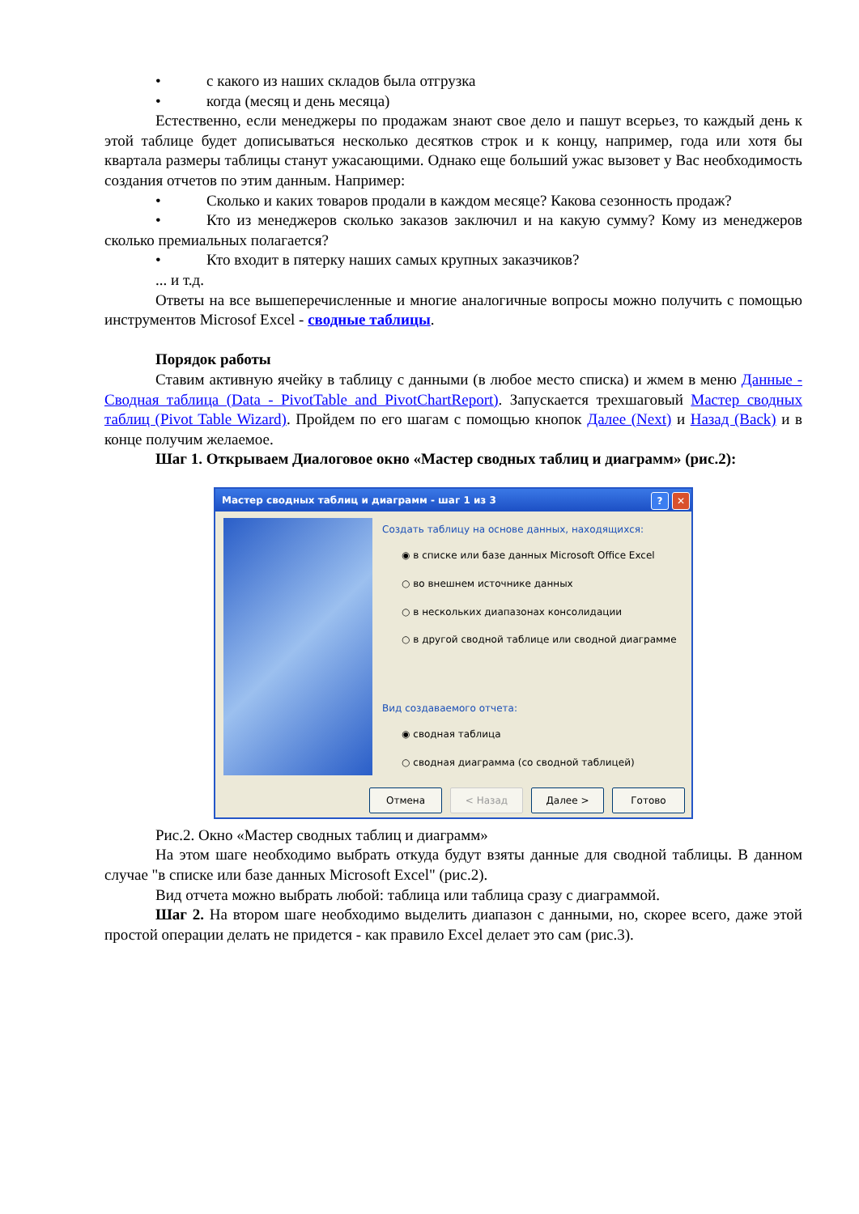• с какого из наших складов была отгрузка
• когда (месяц и день месяца)
Естественно, если менеджеры по продажам знают свое дело и пашут всерьез, то каждый день к этой таблице будет дописываться несколько десятков строк и к концу, например, года или хотя бы квартала размеры таблицы станут ужасающими. Однако еще больший ужас вызовет у Вас необходимость создания отчетов по этим данным. Например:
• Сколько и каких товаров продали в каждом месяце? Какова сезонность продаж?
• Кто из менеджеров сколько заказов заключил и на какую сумму? Кому из менеджеров сколько премиальных полагается?
• Кто входит в пятерку наших самых крупных заказчиков?
... и т.д.
Ответы на все вышеперечисленные и многие аналогичные вопросы можно получить с помощью инструментов Microsof Excel - сводные таблицы.
Порядок работы
Ставим активную ячейку в таблицу с данными (в любое место списка) и жмем в меню Данные - Сводная таблица (Data - PivotTable and PivotChartReport). Запускается трехшаговый Мастер сводных таблиц (Pivot Table Wizard). Пройдем по его шагам с помощью кнопок Далее (Next) и Назад (Back) и в конце получим желаемое.
Шаг 1. Открываем Диалоговое окно «Мастер сводных таблиц и диаграмм» (рис.2):
Мастер сводных таблиц и диаграмм - шаг 1 из 3? ✕
Создать таблицу на основе данных, находящихся:
◉ в списке или базе данных Microsoft Office Excel
○ во внешнем источнике данных
○ в нескольких диапазонах консолидации
○ в другой сводной таблице или сводной диаграмме
Вид создаваемого отчета:
◉ сводная таблица
○ сводная диаграмма (со сводной таблицей)
Отмена < Назад Далее > Готово
Рис.2. Окно «Мастер сводных таблиц и диаграмм»
На этом шаге необходимо выбрать откуда будут взяты данные для сводной таблицы. В данном случае "в списке или базе данных Microsoft Excel" (рис.2).
Вид отчета можно выбрать любой: таблица или таблица сразу с диаграммой.
Шаг 2. На втором шаге необходимо выделить диапазон с данными, но, скорее всего, даже этой простой операции делать не придется - как правило Excel делает это сам (рис.3).